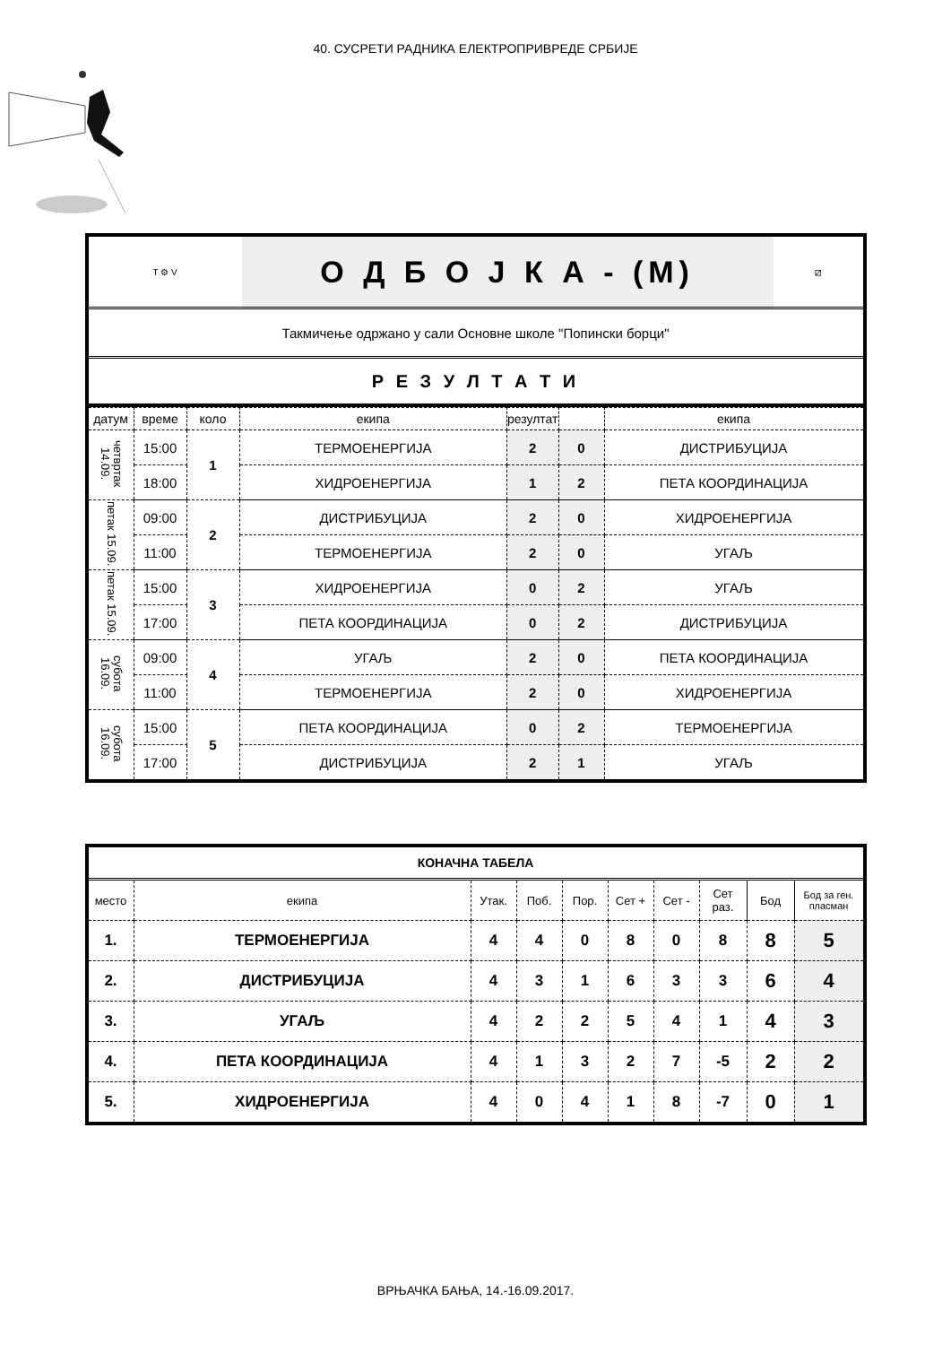40. СУСРЕТИ РАДНИКА ЕЛЕКТРОПРИВРЕДЕ СРБИЈЕ
| Т ⚙ V | О Д Б О Ј К А - (М) | ⧄ |
| Такмичење одржано у сали Основне школе "Попински борци" | | |
| Р Е З У Л Т А Т И | | |
| датум | време | коло | екипа | резултат | | екипа |
| --- | --- | --- | --- | --- | --- | --- |
| четвртак 14.09. | 15:00 | 1 | ТЕРМОЕНЕРГИЈА | 2 | 0 | ДИСТРИБУЦИЈА |
| | 18:00 | | ХИДРОЕНЕРГИЈА | 1 | 2 | ПЕТА КООРДИНАЦИЈА |
| петак 15.09. | 09:00 | 2 | ДИСТРИБУЦИЈА | 2 | 0 | ХИДРОЕНЕРГИЈА |
| | 11:00 | | ТЕРМОЕНЕРГИЈА | 2 | 0 | УГАЉ |
| петак 15.09. | 15:00 | 3 | ХИДРОЕНЕРГИЈА | 0 | 2 | УГАЉ |
| | 17:00 | | ПЕТА КООРДИНАЦИЈА | 0 | 2 | ДИСТРИБУЦИЈА |
| субота 16.09. | 09:00 | 4 | УГАЉ | 2 | 0 | ПЕТА КООРДИНАЦИЈА |
| | 11:00 | | ТЕРМОЕНЕРГИЈА | 2 | 0 | ХИДРОЕНЕРГИЈА |
| субота 16.09. | 15:00 | 5 | ПЕТА КООРДИНАЦИЈА | 0 | 2 | ТЕРМОЕНЕРГИЈА |
| | 17:00 | | ДИСТРИБУЦИЈА | 2 | 1 | УГАЉ |
| КОНАЧНА ТАБЕЛА | | | | | | | | | |
| место | екипа | Утак. | Поб. | Пор. | Сет + | Сет - | Сет раз. | Бод | Бод за ген. пласман |
| 1. | ТЕРМОЕНЕРГИЈА | 4 | 4 | 0 | 8 | 0 | 8 | 8 | 5 |
| 2. | ДИСТРИБУЦИЈА | 4 | 3 | 1 | 6 | 3 | 3 | 6 | 4 |
| 3. | УГАЉ | 4 | 2 | 2 | 5 | 4 | 1 | 4 | 3 |
| 4. | ПЕТА КООРДИНАЦИЈА | 4 | 1 | 3 | 2 | 7 | -5 | 2 | 2 |
| 5. | ХИДРОЕНЕРГИЈА | 4 | 0 | 4 | 1 | 8 | -7 | 0 | 1 |
ВРЊАЧКА БАЊА, 14.-16.09.2017.